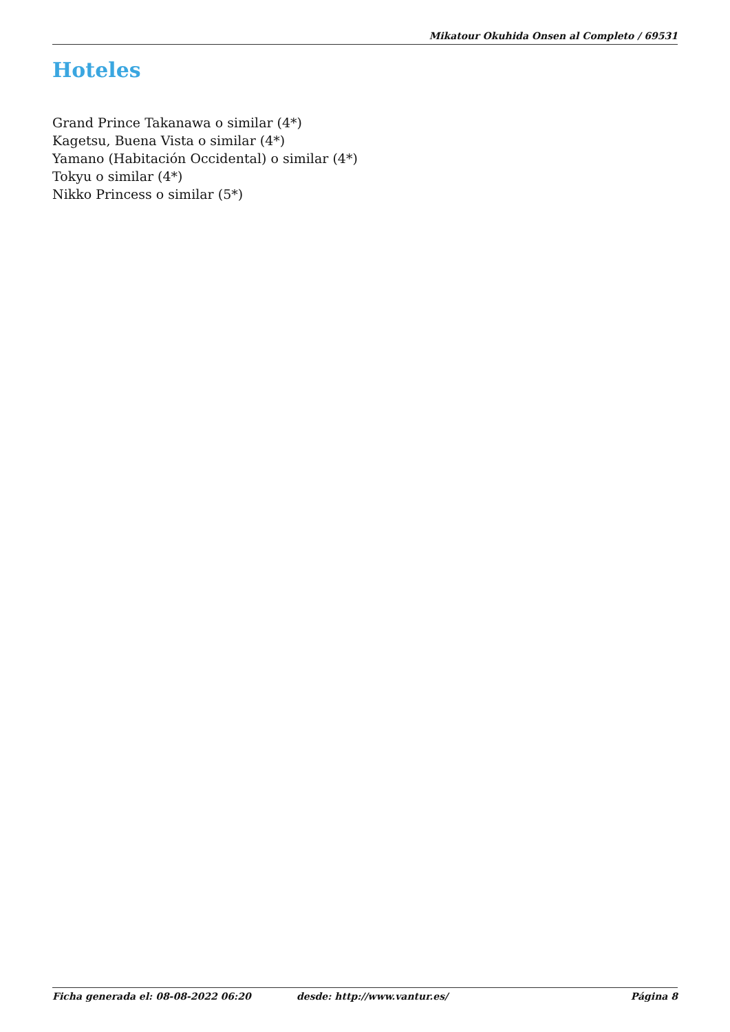Mikatour Okuhida Onsen al Completo / 69531
Hoteles
Grand Prince Takanawa o similar (4*)
Kagetsu, Buena Vista o similar (4*)
Yamano (Habitación Occidental) o similar (4*)
Tokyu o similar (4*)
Nikko Princess o similar (5*)
Ficha generada el: 08-08-2022 06:20 desde: http://www.vantur.es/ Página 8